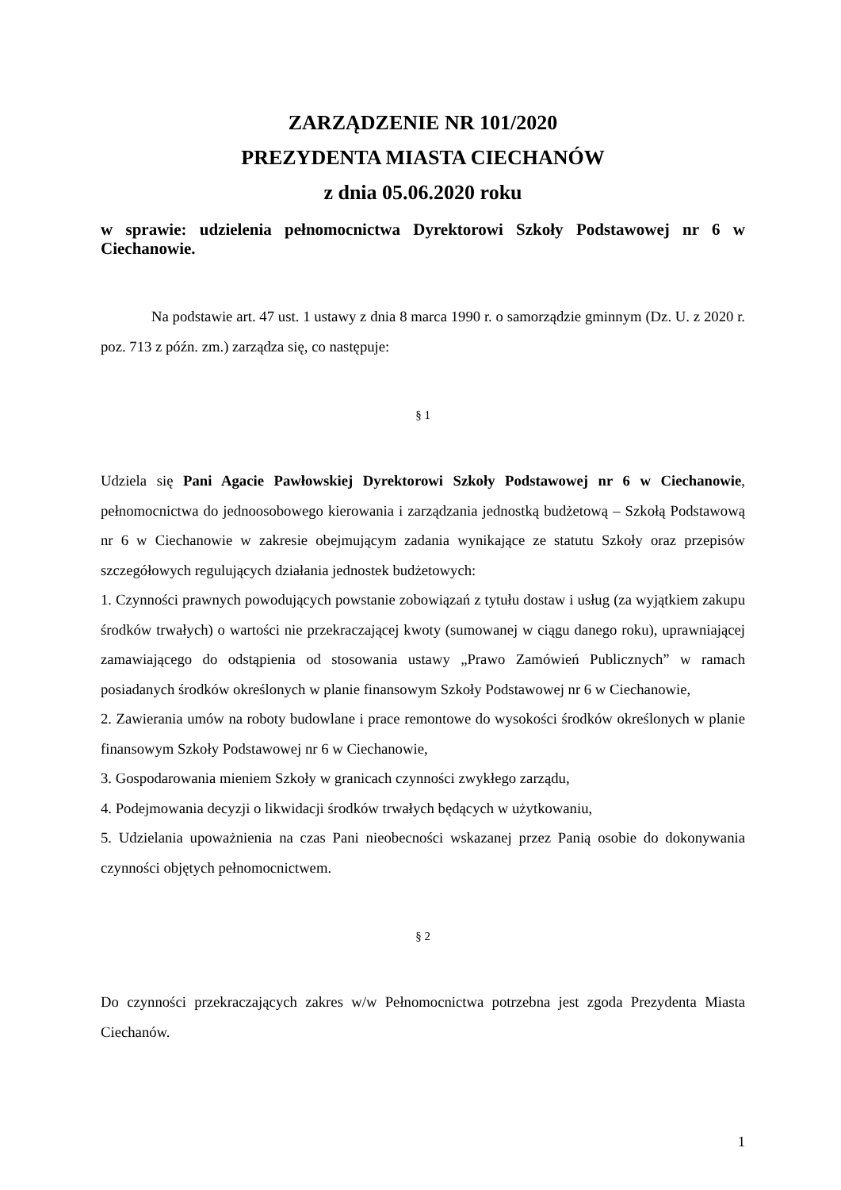ZARZĄDZENIE NR 101/2020
PREZYDENTA MIASTA CIECHANÓW
z dnia 05.06.2020 roku
w sprawie: udzielenia pełnomocnictwa Dyrektorowi Szkoły Podstawowej nr 6 w Ciechanowie.
Na podstawie art. 47 ust. 1 ustawy z dnia 8 marca 1990 r. o samorządzie gminnym (Dz. U. z 2020 r. poz. 713 z późn. zm.) zarządza się, co następuje:
§ 1
Udziela się Pani Agacie Pawłowskiej Dyrektorowi Szkoły Podstawowej nr 6 w Ciechanowie, pełnomocnictwa do jednoosobowego kierowania i zarządzania jednostką budżetową – Szkołą Podstawową nr 6 w Ciechanowie w zakresie obejmującym zadania wynikające ze statutu Szkoły oraz przepisów szczegółowych regulujących działania jednostek budżetowych:
1. Czynności prawnych powodujących powstanie zobowiązań z tytułu dostaw i usług (za wyjątkiem zakupu środków trwałych) o wartości nie przekraczającej kwoty (sumowanej w ciągu danego roku), uprawniającej zamawiającego do odstąpienia od stosowania ustawy „Prawo Zamówień Publicznych” w ramach posiadanych środków określonych w planie finansowym Szkoły Podstawowej nr 6 w Ciechanowie,
2. Zawierania umów na roboty budowlane i prace remontowe do wysokości środków określonych w planie finansowym Szkoły Podstawowej nr 6 w Ciechanowie,
3. Gospodarowania mieniem Szkoły w granicach czynności zwykłego zarządu,
4. Podejmowania decyzji o likwidacji środków trwałych będących w użytkowaniu,
5. Udzielania upoważnienia na czas Pani nieobecności wskazanej przez Panią osobie do dokonywania czynności objętych pełnomocnictwem.
§ 2
Do czynności przekraczających zakres w/w Pełnomocnictwa potrzebna jest zgoda Prezydenta Miasta Ciechanów.
1